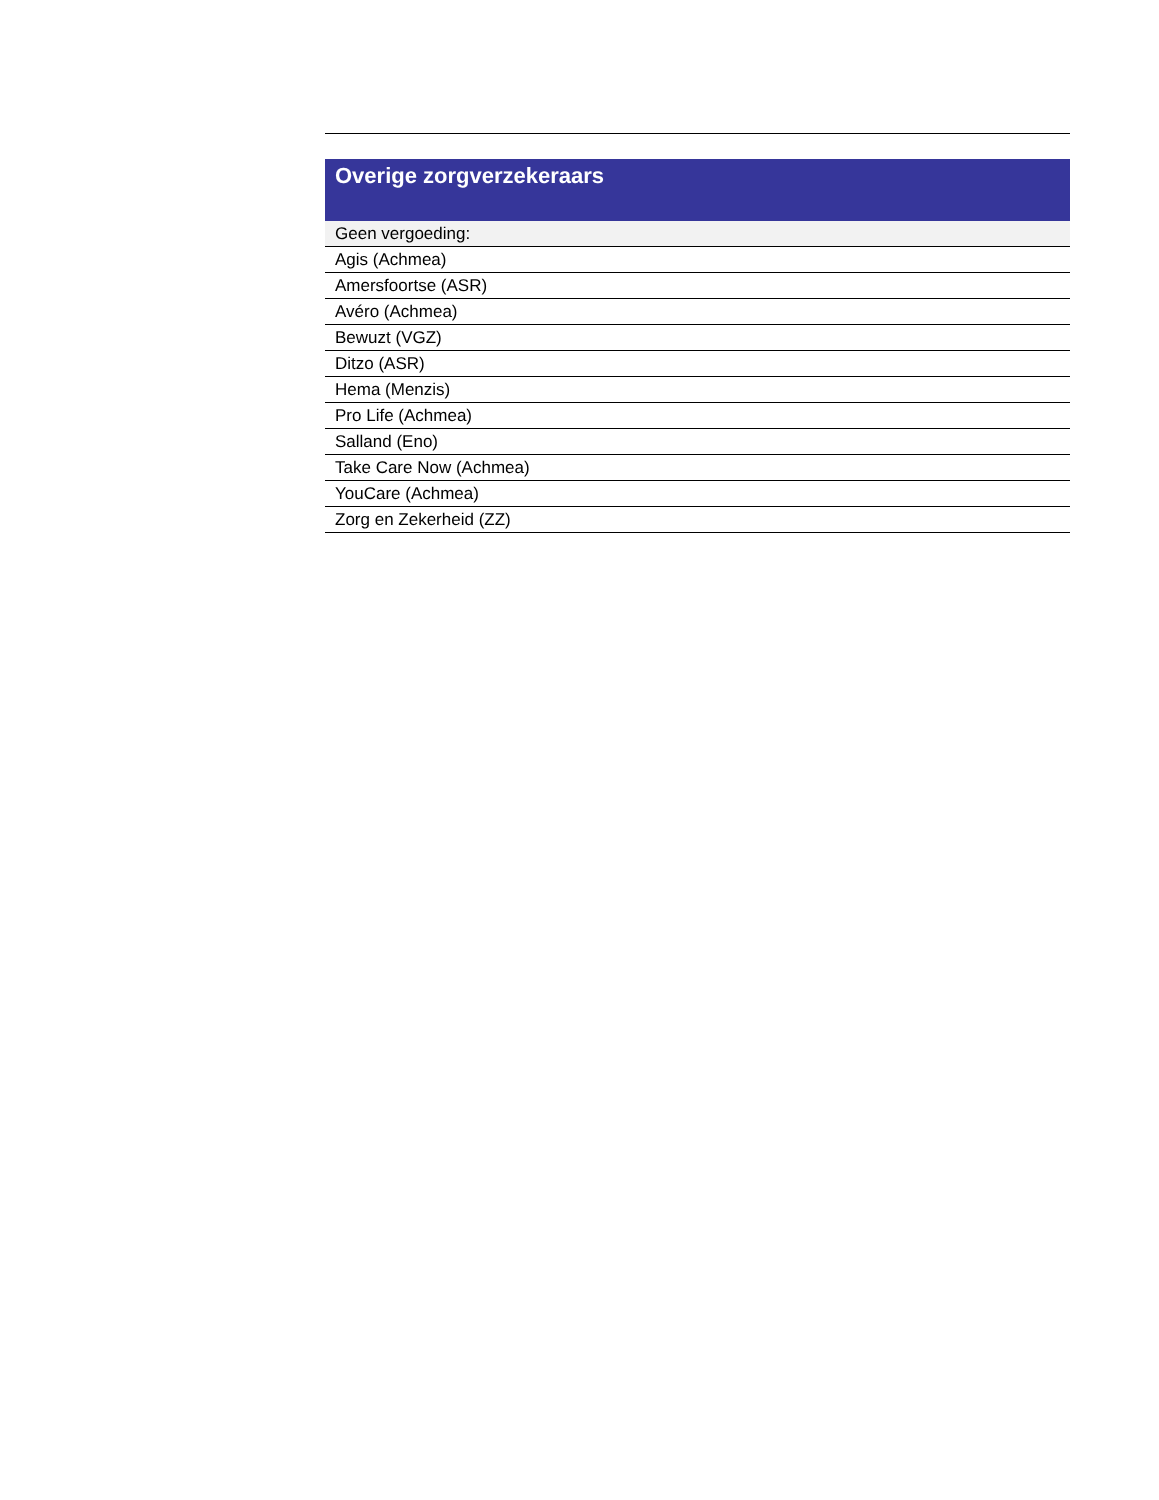| Overige zorgverzekeraars |
| --- |
| Geen vergoeding: |
| Agis (Achmea) |
| Amersfoortse (ASR) |
| Avéro (Achmea) |
| Bewuzt (VGZ) |
| Ditzo (ASR) |
| Hema (Menzis) |
| Pro Life (Achmea) |
| Salland (Eno) |
| Take Care Now (Achmea) |
| YouCare (Achmea) |
| Zorg en Zekerheid (ZZ) |